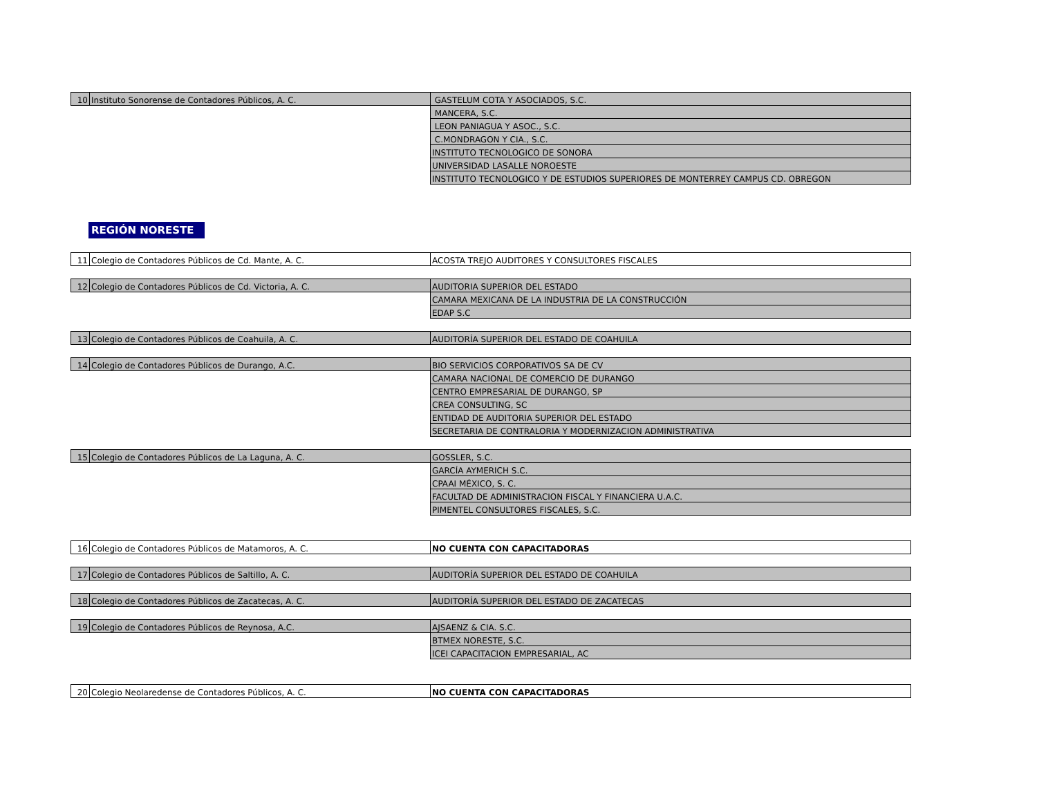| 10 | Instituto Sonorense de Contadores Públicos, A. C. | GASTELUM COTA Y ASOCIADOS, S.C. |
| | | MANCERA, S.C. |
| | | LEON PANIAGUA Y ASOC., S.C. |
| | | C.MONDRAGON Y CIA., S.C. |
| | | INSTITUTO TECNOLOGICO DE SONORA |
| | | UNIVERSIDAD LASALLE NOROESTE |
| | | INSTITUTO TECNOLOGICO Y DE ESTUDIOS SUPERIORES DE MONTERREY CAMPUS CD. OBREGON |
REGIÓN NORESTE
| 11 | Colegio de Contadores Públicos de Cd. Mante, A. C. | ACOSTA TREJO AUDITORES Y CONSULTORES FISCALES |
| 12 | Colegio de Contadores Públicos de Cd. Victoria, A. C. | AUDITORIA SUPERIOR DEL ESTADO |
| | | CAMARA MEXICANA DE LA INDUSTRIA DE LA CONSTRUCCIÓN |
| | | EDAP S.C |
| 13 | Colegio de Contadores Públicos de Coahuila, A. C. | AUDITORÍA SUPERIOR DEL ESTADO DE COAHUILA |
| 14 | Colegio de Contadores Públicos de Durango, A.C. | BIO SERVICIOS CORPORATIVOS SA DE CV |
| | | CAMARA NACIONAL DE COMERCIO DE DURANGO |
| | | CENTRO EMPRESARIAL DE DURANGO, SP |
| | | CREA CONSULTING, SC |
| | | ENTIDAD DE AUDITORIA SUPERIOR DEL ESTADO |
| | | SECRETARIA DE CONTRALORIA Y MODERNIZACION ADMINISTRATIVA |
| 15 | Colegio de Contadores Públicos de La Laguna, A. C. | GOSSLER, S.C. |
| | | GARCÍA AYMERICH S.C. |
| | | CPAAI MÉXICO, S. C. |
| | | FACULTAD DE ADMINISTRACION FISCAL Y FINANCIERA U.A.C. |
| | | PIMENTEL CONSULTORES FISCALES, S.C. |
| 16 | Colegio de Contadores Públicos de Matamoros, A. C. | NO CUENTA CON CAPACITADORAS |
| 17 | Colegio de Contadores Públicos de Saltillo, A. C. | AUDITORÍA SUPERIOR DEL ESTADO DE COAHUILA |
| 18 | Colegio de Contadores Públicos de Zacatecas, A. C. | AUDITORÍA SUPERIOR DEL ESTADO DE ZACATECAS |
| 19 | Colegio de Contadores Públicos de Reynosa, A.C. | AJSAENZ & CIA. S.C. |
| | | BTMEX NORESTE, S.C. |
| | | ICEI CAPACITACION EMPRESARIAL, AC |
| 20 | Colegio Neolaredense de Contadores Públicos, A. C. | NO CUENTA CON CAPACITADORAS |